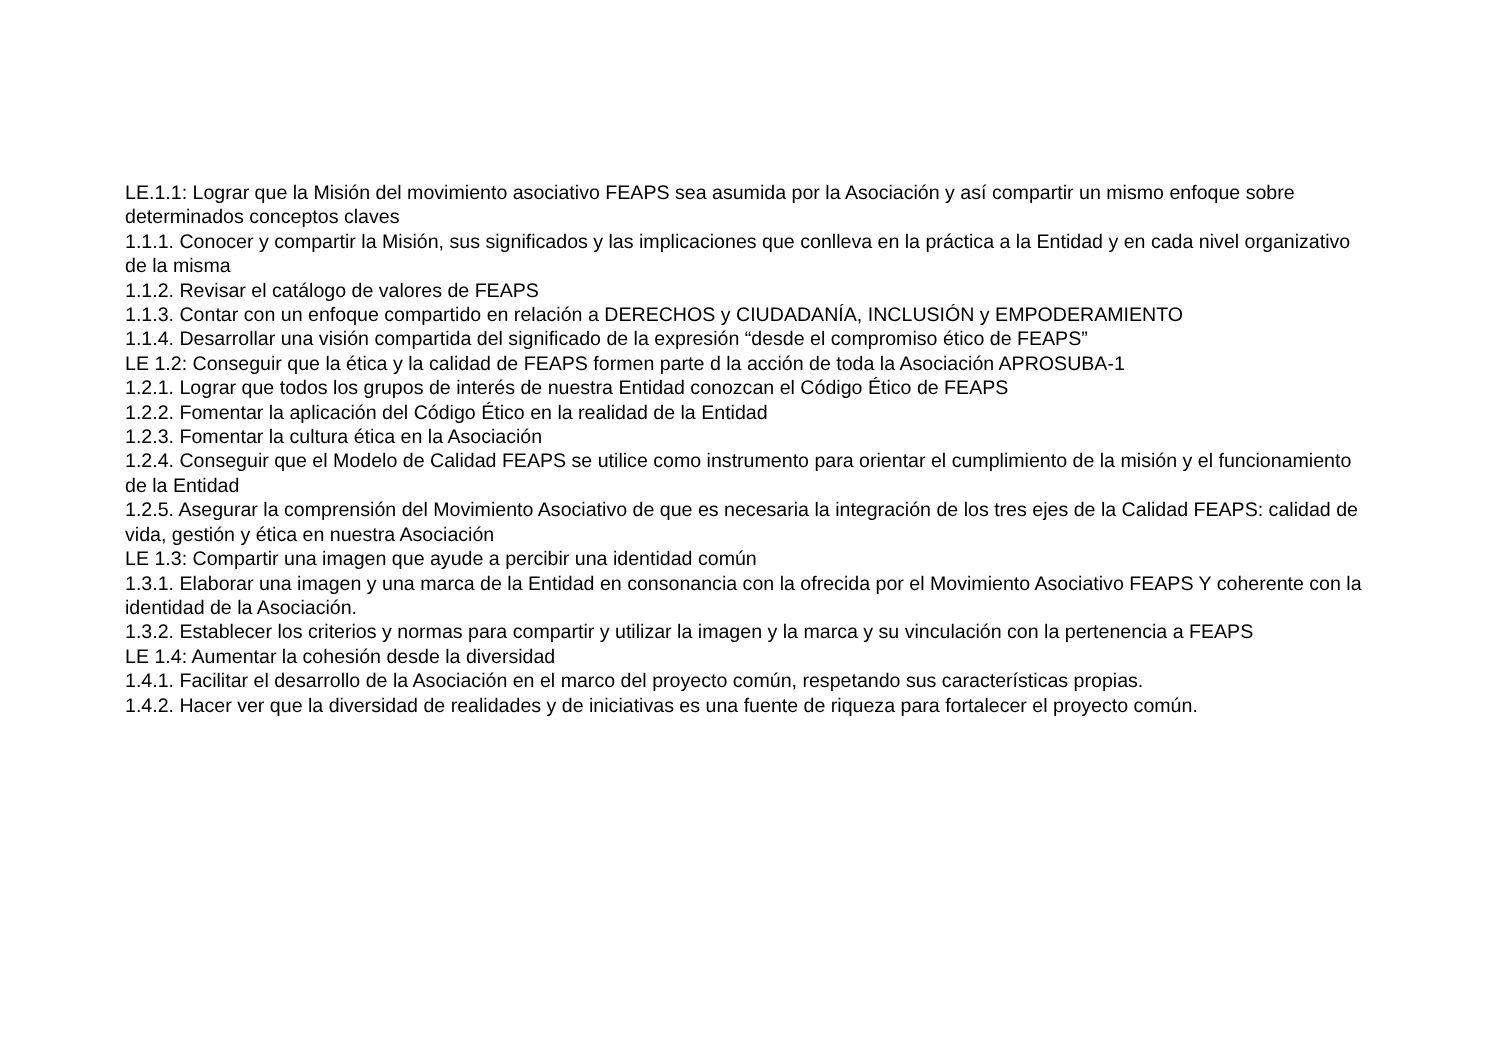LE.1.1: Lograr que la Misión del movimiento asociativo FEAPS sea asumida por la Asociación y así compartir un mismo enfoque sobre determinados conceptos claves
1.1.1. Conocer y compartir la Misión, sus significados y las implicaciones que conlleva en la práctica a la Entidad y en cada nivel organizativo de la misma
1.1.2. Revisar el catálogo de valores de FEAPS
1.1.3. Contar con un enfoque compartido en relación a DERECHOS y CIUDADANÍA, INCLUSIÓN y EMPODERAMIENTO
1.1.4. Desarrollar una visión compartida del significado de la expresión “desde el compromiso ético de FEAPS”
LE 1.2: Conseguir que la ética y la calidad de FEAPS formen parte d la acción de toda la Asociación APROSUBA-1
1.2.1. Lograr que todos los grupos de interés de nuestra Entidad conozcan el Código Ético de FEAPS
1.2.2. Fomentar la aplicación del Código Ético en la realidad de la Entidad
1.2.3. Fomentar la cultura ética en la Asociación
1.2.4. Conseguir que el Modelo de Calidad FEAPS se utilice como instrumento para orientar el cumplimiento de la misión y el funcionamiento de la Entidad
1.2.5. Asegurar la comprensión del Movimiento Asociativo de que es necesaria la integración de los tres ejes de la Calidad FEAPS: calidad de vida, gestión y ética en nuestra Asociación
LE 1.3: Compartir una imagen que ayude a percibir una identidad común
1.3.1. Elaborar una imagen y una marca de la Entidad en consonancia con la ofrecida por el Movimiento Asociativo FEAPS Y coherente con la identidad de la Asociación.
1.3.2. Establecer los criterios y normas para compartir y utilizar la imagen y la marca y su vinculación con la pertenencia a FEAPS
LE 1.4: Aumentar la cohesión desde la diversidad
1.4.1. Facilitar el desarrollo de la Asociación en el marco del proyecto común, respetando sus características propias.
1.4.2. Hacer ver que la diversidad de realidades y de iniciativas es una fuente de riqueza para fortalecer el proyecto común.